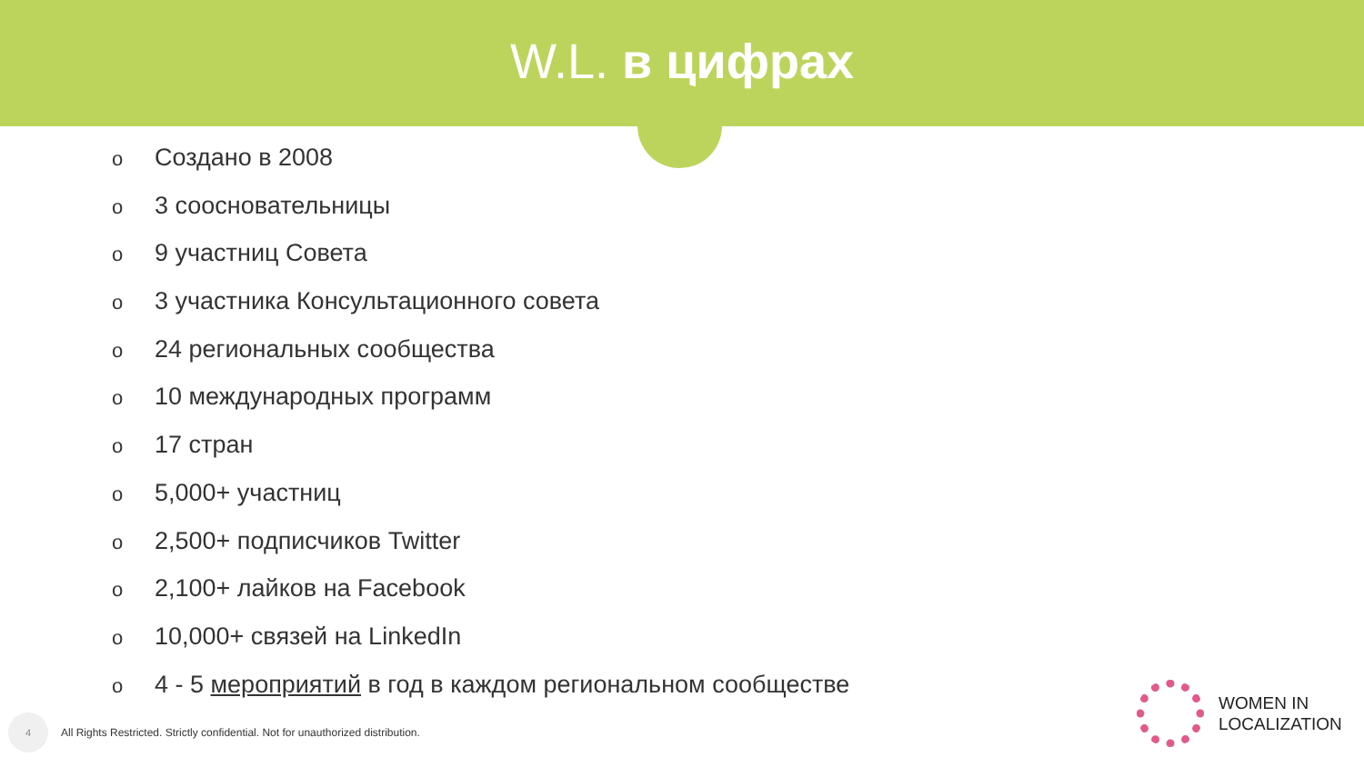W.L. в цифрах
o Создано в 2008
o 3 сооснователь­ницы
o 9 участниц Совета
o 3 участника Консультационного совета
o 24 региональных сообщества
o 10 международных программ
o 17 стран
o 5,000+ участниц
o 2,500+ подписчиков Twitter
o 2,100+ лайков на Facebook
o 10,000+ связей на LinkedIn
o 4 - 5 мероприятий в год в каждом региональном сообществе
4
All Rights Restricted. Strictly confidential. Not for unauthorized distribution.
WOMEN IN
LOCALIZATION